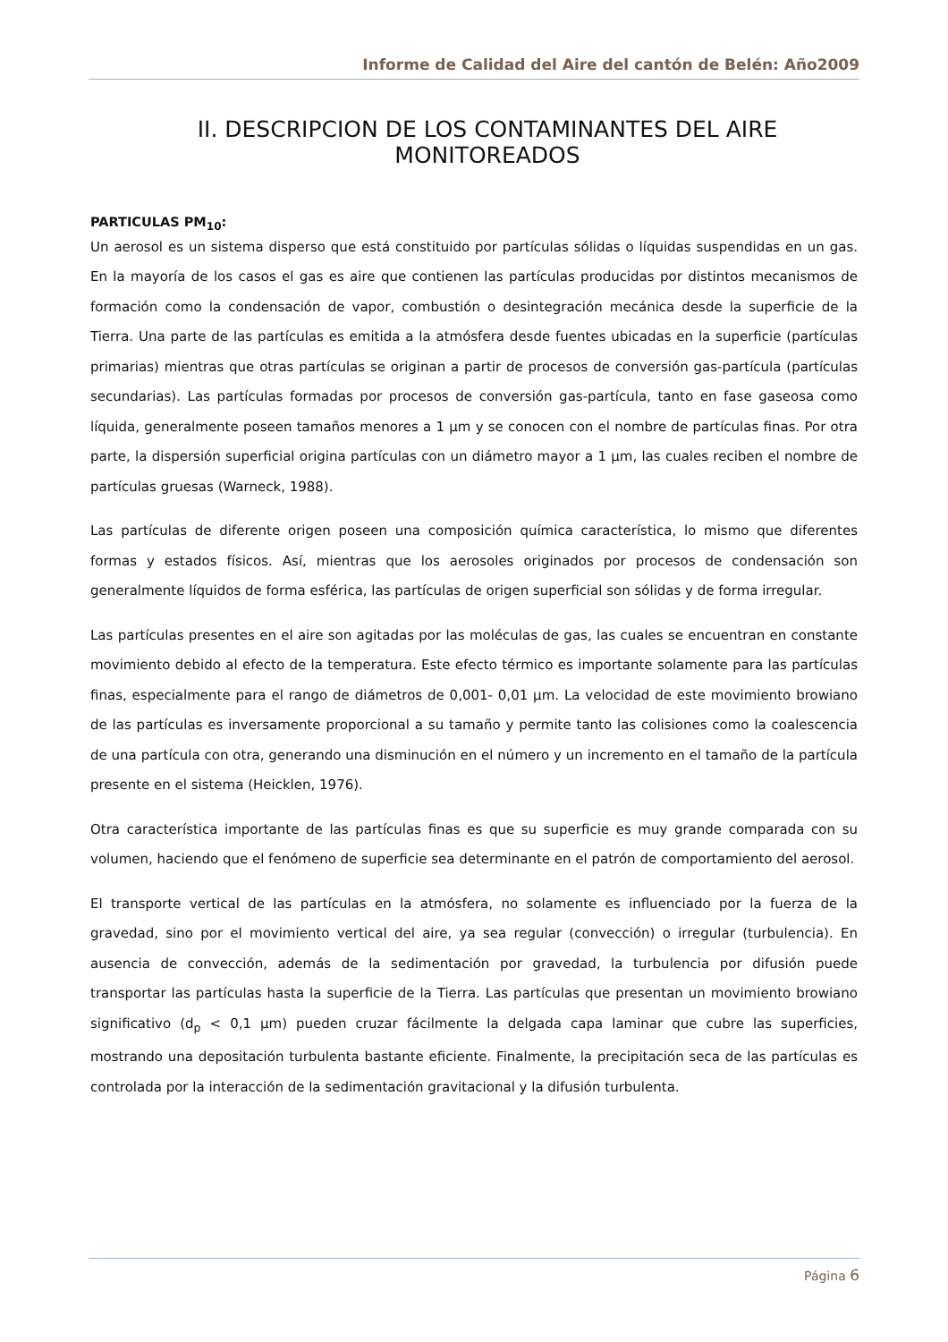Informe de Calidad del Aire del cantón de Belén: Año2009
II. DESCRIPCION DE LOS CONTAMINANTES DEL AIRE MONITOREADOS
PARTICULAS PM<sub>10</sub>:
Un aerosol es un sistema disperso que está constituido por partículas sólidas o líquidas suspendidas en un gas. En la mayoría de los casos el gas es aire que contienen las partículas producidas por distintos mecanismos de formación como la condensación de vapor, combustión o desintegración mecánica desde la superficie de la Tierra. Una parte de las partículas es emitida a la atmósfera desde fuentes ubicadas en la superficie (partículas primarias) mientras que otras partículas se originan a partir de procesos de conversión gas-partícula (partículas secundarias). Las partículas formadas por procesos de conversión gas-partícula, tanto en fase gaseosa como líquida, generalmente poseen tamaños menores a 1 µm y se conocen con el nombre de partículas finas. Por otra parte, la dispersión superficial origina partículas con un diámetro mayor a 1 µm, las cuales reciben el nombre de partículas gruesas (Warneck, 1988).
Las partículas de diferente origen poseen una composición química característica, lo mismo que diferentes formas y estados físicos. Así, mientras que los aerosoles originados por procesos de condensación son generalmente líquidos de forma esférica, las partículas de origen superficial son sólidas y de forma irregular.
Las partículas presentes en el aire son agitadas por las moléculas de gas, las cuales se encuentran en constante movimiento debido al efecto de la temperatura. Este efecto térmico es importante solamente para las partículas finas, especialmente para el rango de diámetros de 0,001- 0,01 µm. La velocidad de este movimiento browiano de las partículas es inversamente proporcional a su tamaño y permite tanto las colisiones como la coalescencia de una partícula con otra, generando una disminución en el número y un incremento en el tamaño de la partícula presente en el sistema (Heicklen, 1976).
Otra característica importante de las partículas finas es que su superficie es muy grande comparada con su volumen, haciendo que el fenómeno de superficie sea determinante en el patrón de comportamiento del aerosol.
El transporte vertical de las partículas en la atmósfera, no solamente es influenciado por la fuerza de la gravedad, sino por el movimiento vertical del aire, ya sea regular (convección) o irregular (turbulencia). En ausencia de convección, además de la sedimentación por gravedad, la turbulencia por difusión puede transportar las partículas hasta la superficie de la Tierra. Las partículas que presentan un movimiento browiano significativo (d<sub>p</sub> < 0,1 µm) pueden cruzar fácilmente la delgada capa laminar que cubre las superficies, mostrando una depositación turbulenta bastante eficiente. Finalmente, la precipitación seca de las partículas es controlada por la interacción de la sedimentación gravitacional y la difusión turbulenta.
Página 6